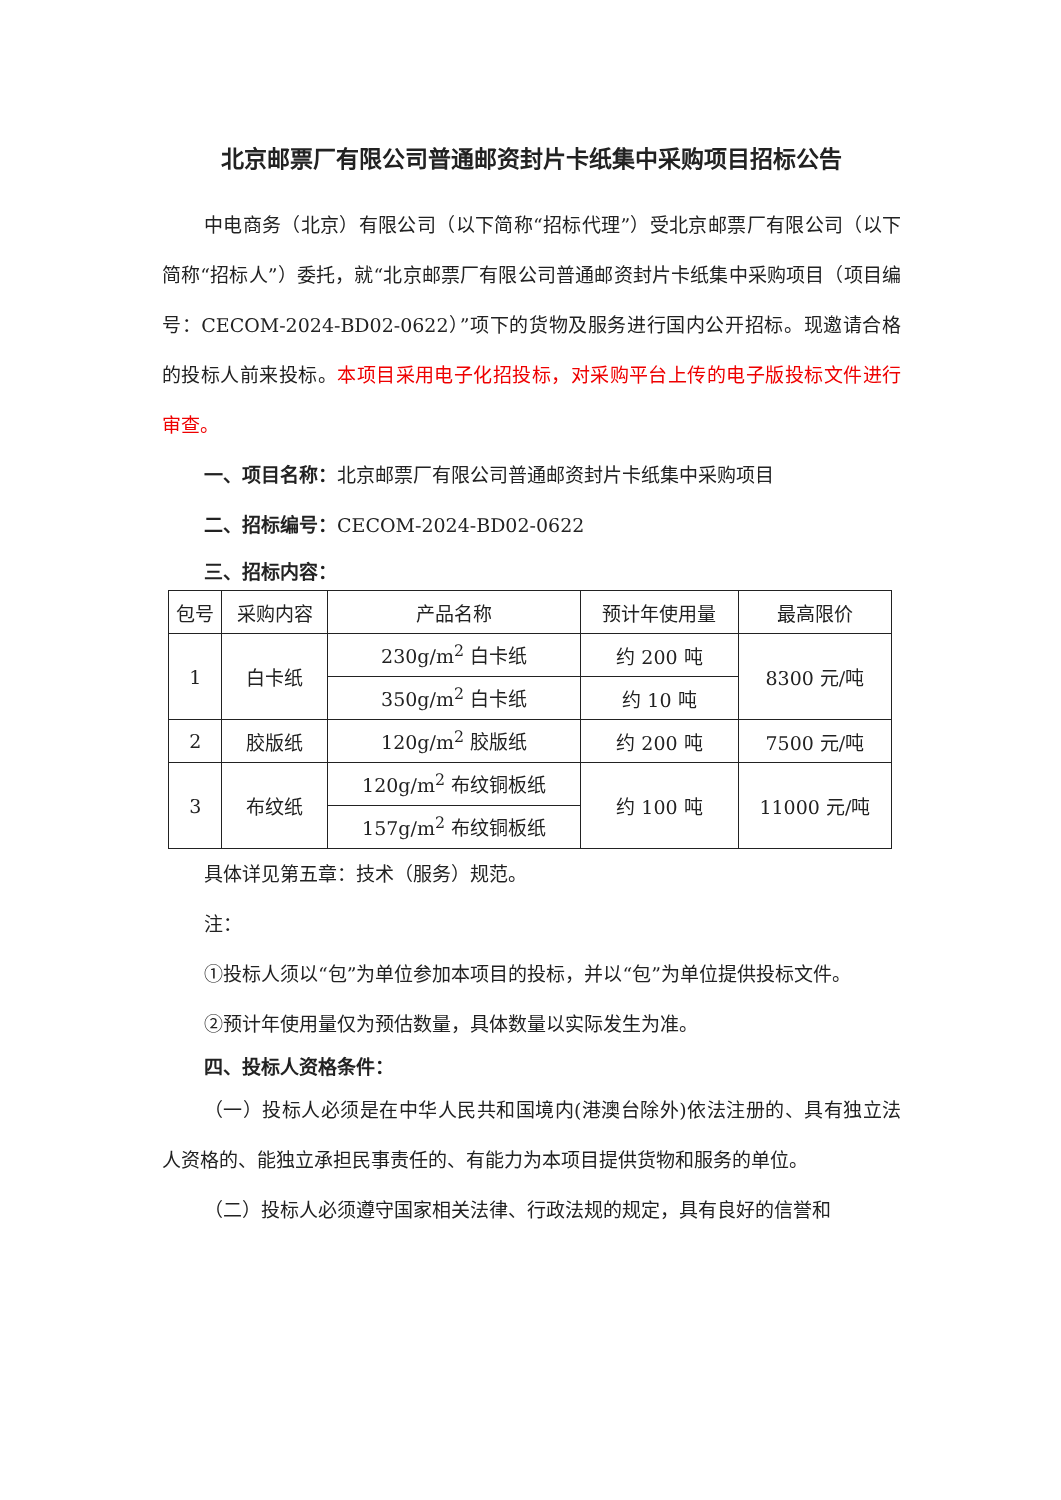北京邮票厂有限公司普通邮资封片卡纸集中采购项目招标公告
中电商务（北京）有限公司（以下简称“招标代理”）受北京邮票厂有限公司（以下简称“招标人”）委托，就“北京邮票厂有限公司普通邮资封片卡纸集中采购项目（项目编号：CECOM-2024-BD02-0622）”项下的货物及服务进行国内公开招标。现邀请合格的投标人前来投标。本项目采用电子化招投标，对采购平台上传的电子版投标文件进行审查。
一、项目名称：北京邮票厂有限公司普通邮资封片卡纸集中采购项目
二、招标编号：CECOM-2024-BD02-0622
三、招标内容：
| 包号 | 采购内容 | 产品名称 | 预计年使用量 | 最高限价 |
| --- | --- | --- | --- | --- |
| 1 | 白卡纸 | 230g/m<sup>2</sup> 白卡纸 | 约 200 吨 | 8300 元/吨 |
| | | 350g/m<sup>2</sup> 白卡纸 | 约 10 吨 | |
| 2 | 胶版纸 | 120g/m<sup>2</sup> 胶版纸 | 约 200 吨 | 7500 元/吨 |
| 3 | 布纹纸 | 120g/m<sup>2</sup> 布纹铜板纸 | 约 100 吨 | 11000 元/吨 |
| | | 157g/m<sup>2</sup> 布纹铜板纸 | | |
具体详见第五章：技术（服务）规范。
注：
①投标人须以“包”为单位参加本项目的投标，并以“包”为单位提供投标文件。
②预计年使用量仅为预估数量，具体数量以实际发生为准。
四、投标人资格条件：
（一）投标人必须是在中华人民共和国境内(港澳台除外)依法注册的、具有独立法人资格的、能独立承担民事责任的、有能力为本项目提供货物和服务的单位。
（二）投标人必须遵守国家相关法律、行政法规的规定，具有良好的信誉和